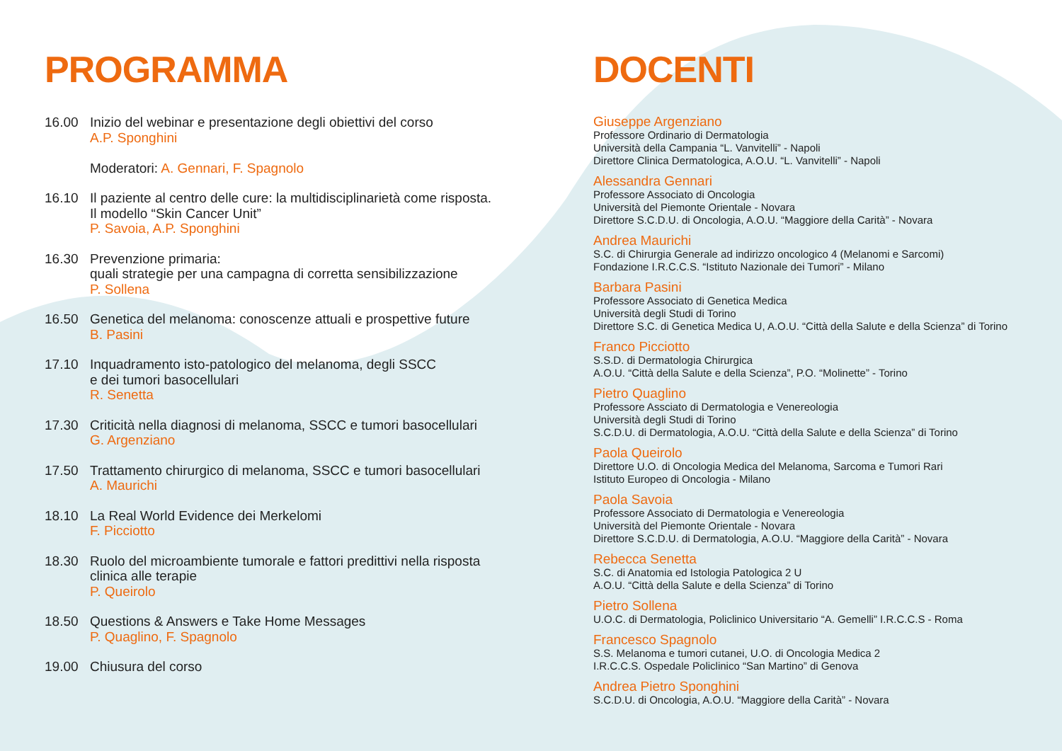PROGRAMMA
16.00 Inizio del webinar e presentazione degli obiettivi del corso
A.P. Sponghini
Moderatori: A. Gennari, F. Spagnolo
16.10 Il paziente al centro delle cure: la multidisciplinarietà come risposta.
Il modello “Skin Cancer Unit”
P. Savoia, A.P. Sponghini
16.30 Prevenzione primaria:
quali strategie per una campagna di corretta sensibilizzazione
P. Sollena
16.50 Genetica del melanoma: conoscenze attuali e prospettive future
B. Pasini
17.10 Inquadramento isto-patologico del melanoma, degli SSCC
e dei tumori basocellulari
R. Senetta
17.30 Criticità nella diagnosi di melanoma, SSCC e tumori basocellulari
G. Argenziano
17.50 Trattamento chirurgico di melanoma, SSCC e tumori basocellulari
A. Maurichi
18.10 La Real World Evidence dei Merkelomi
F. Picciotto
18.30 Ruolo del microambiente tumorale e fattori predittivi nella risposta
clinica alle terapie
P. Queirolo
18.50 Questions & Answers e Take Home Messages
P. Quaglino, F. Spagnolo
19.00 Chiusura del corso
DOCENTI
Giuseppe Argenziano
Professore Ordinario di Dermatologia
Università della Campania “L. Vanvitelli” - Napoli
Direttore Clinica Dermatologica, A.O.U. “L. Vanvitelli” - Napoli
Alessandra Gennari
Professore Associato di Oncologia
Università del Piemonte Orientale - Novara
Direttore S.C.D.U. di Oncologia, A.O.U. “Maggiore della Carità” - Novara
Andrea Maurichi
S.C. di Chirurgia Generale ad indirizzo oncologico 4 (Melanomi e Sarcomi)
Fondazione I.R.C.C.S. “Istituto Nazionale dei Tumori” - Milano
Barbara Pasini
Professore Associato di Genetica Medica
Università degli Studi di Torino
Direttore S.C. di Genetica Medica U, A.O.U. “Città della Salute e della Scienza” di Torino
Franco Picciotto
S.S.D. di Dermatologia Chirurgica
A.O.U. “Città della Salute e della Scienza”, P.O. “Molinette” - Torino
Pietro Quaglino
Professore Assciato di Dermatologia e Venereologia
Università degli Studi di Torino
S.C.D.U. di Dermatologia, A.O.U. “Città della Salute e della Scienza” di Torino
Paola Queirolo
Direttore U.O. di Oncologia Medica del Melanoma, Sarcoma e Tumori Rari
Istituto Europeo di Oncologia - Milano
Paola Savoia
Professore Associato di Dermatologia e Venereologia
Università del Piemonte Orientale - Novara
Direttore S.C.D.U. di Dermatologia, A.O.U. “Maggiore della Carità” - Novara
Rebecca Senetta
S.C. di Anatomia ed Istologia Patologica 2 U
A.O.U. “Città della Salute e della Scienza” di Torino
Pietro Sollena
U.O.C. di Dermatologia, Policlinico Universitario “A. Gemelli” I.R.C.C.S - Roma
Francesco Spagnolo
S.S. Melanoma e tumori cutanei, U.O. di Oncologia Medica 2
I.R.C.C.S. Ospedale Policlinico “San Martino” di Genova
Andrea Pietro Sponghini
S.C.D.U. di Oncologia, A.O.U. “Maggiore della Carità” - Novara